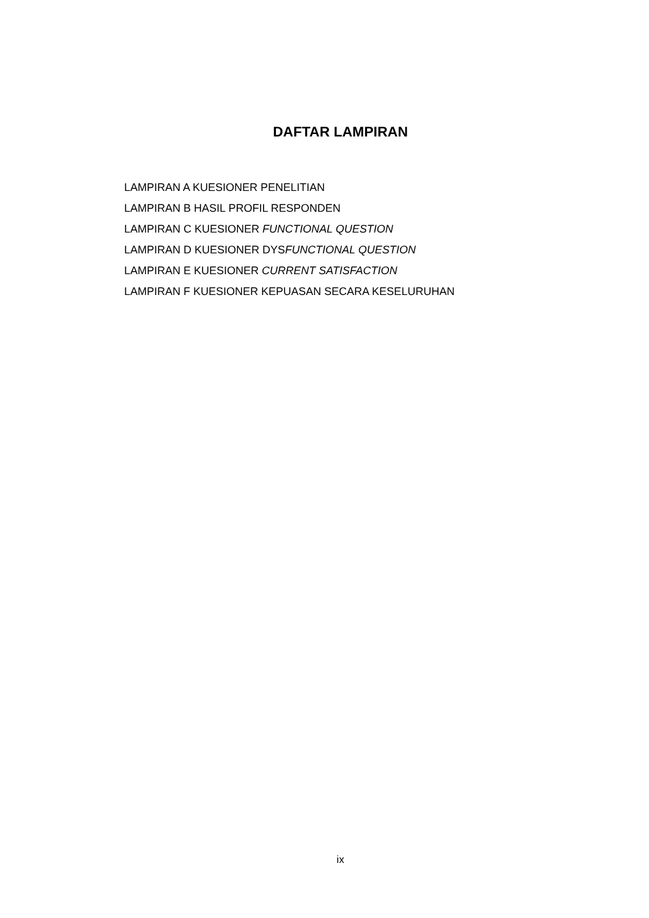DAFTAR LAMPIRAN
LAMPIRAN A KUESIONER PENELITIAN
LAMPIRAN B HASIL PROFIL RESPONDEN
LAMPIRAN C KUESIONER FUNCTIONAL QUESTION
LAMPIRAN D KUESIONER DYSFUNCTIONAL QUESTION
LAMPIRAN E KUESIONER CURRENT SATISFACTION
LAMPIRAN F KUESIONER KEPUASAN SECARA KESELURUHAN
ix